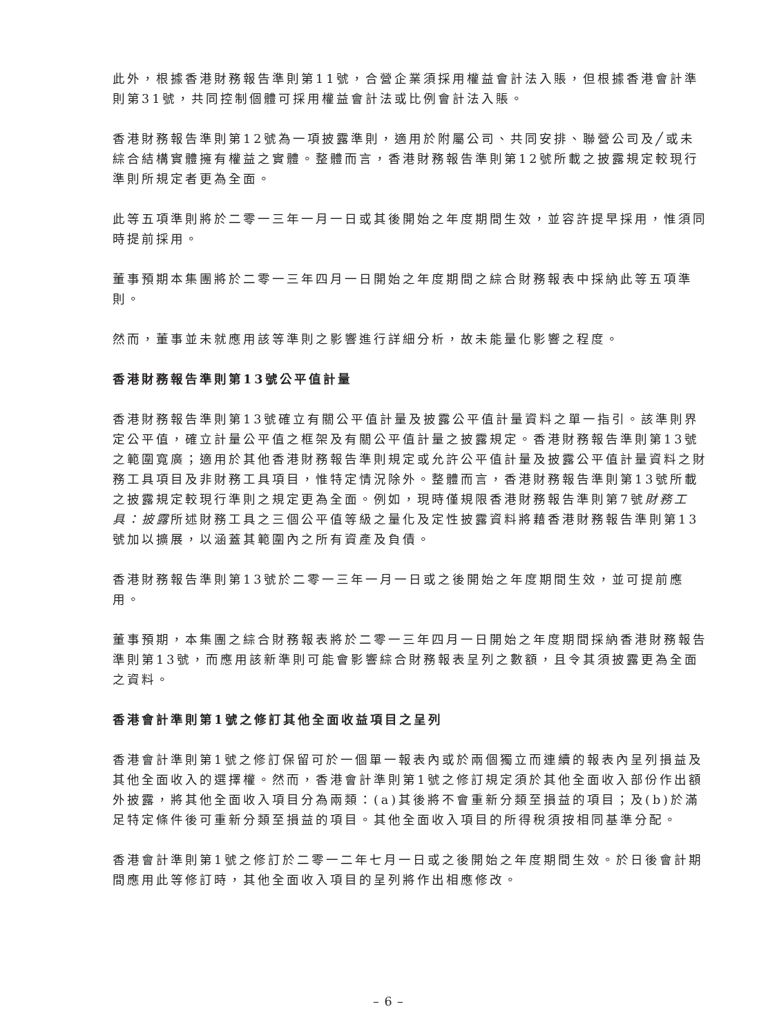此外，根據香港財務報告準則第11號，合營企業須採用權益會計法入賬，但根據香港會計準則第31號，共同控制個體可採用權益會計法或比例會計法入賬。
香港財務報告準則第12號為一項披露準則，適用於附屬公司、共同安排、聯營公司及╱或未綜合結構實體擁有權益之實體。整體而言，香港財務報告準則第12號所載之披露規定較現行準則所規定者更為全面。
此等五項準則將於二零一三年一月一日或其後開始之年度期間生效，並容許提早採用，惟須同時提前採用。
董事預期本集團將於二零一三年四月一日開始之年度期間之綜合財務報表中採納此等五項準則。
然而，董事並未就應用該等準則之影響進行詳細分析，故未能量化影響之程度。
香港財務報告準則第13號公平值計量
香港財務報告準則第13號確立有關公平值計量及披露公平值計量資料之單一指引。該準則界定公平值，確立計量公平值之框架及有關公平值計量之披露規定。香港財務報告準則第13號之範圍寬廣；適用於其他香港財務報告準則規定或允許公平值計量及披露公平值計量資料之財務工具項目及非財務工具項目，惟特定情況除外。整體而言，香港財務報告準則第13號所載之披露規定較現行準則之規定更為全面。例如，現時僅規限香港財務報告準則第7號財務工具：披露所述財務工具之三個公平值等級之量化及定性披露資料將藉香港財務報告準則第13號加以擴展，以涵蓋其範圍內之所有資產及負債。
香港財務報告準則第13號於二零一三年一月一日或之後開始之年度期間生效，並可提前應用。
董事預期，本集團之綜合財務報表將於二零一三年四月一日開始之年度期間採納香港財務報告準則第13號，而應用該新準則可能會影響綜合財務報表呈列之數額，且令其須披露更為全面之資料。
香港會計準則第1號之修訂其他全面收益項目之呈列
香港會計準則第1號之修訂保留可於一個單一報表內或於兩個獨立而連續的報表內呈列損益及其他全面收入的選擇權。然而，香港會計準則第1號之修訂規定須於其他全面收入部份作出額外披露，將其他全面收入項目分為兩類：(a)其後將不會重新分類至損益的項目；及(b)於滿足特定條件後可重新分類至損益的項目。其他全面收入項目的所得稅須按相同基準分配。
香港會計準則第1號之修訂於二零一二年七月一日或之後開始之年度期間生效。於日後會計期間應用此等修訂時，其他全面收入項目的呈列將作出相應修改。
– 6 –